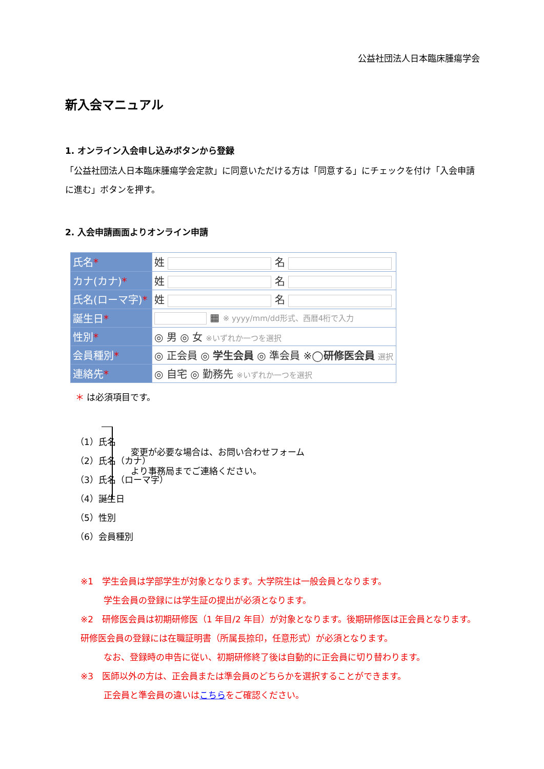公益社団法人日本臨床腫瘍学会
新入会マニュアル
1. オンライン入会申し込みボタンから登録
「公益社団法人日本臨床腫瘍学会定款」に同意いただける方は「同意する」にチェックを付け「入会申請に進む」ボタンを押す。
2. 入会申請画面よりオンライン申請
| 氏名 * | 姓 名 |
| カナ(カナ) * | 姓 名 |
| 氏名(ローマ字) * | 姓 名 |
| 誕生日 * | ▦ ※ yyyy/mm/dd形式、西暦4桁で入力 |
| 性別 * | ◎ 男 ◎ 女 ※いずれか一つを選択 |
| 会員種別 * | ◎ 正会員 ◎ 学生会員 ◎ 準会員 ※◯ 研修医会員 選択 |
| 連絡先 * | ◎ 自宅 ◎ 勤務先 ※いずれか一つを選択 |
＊ は必須項目です。
（1）氏名
（2）氏名（カナ）
（3）氏名（ローマ字）
（4）誕生日
（5）性別
（6）会員種別
変更が必要な場合は、お問い合わせフォーム
より事務局までご連絡ください。
※1　学生会員は学部学生が対象となります。大学院生は一般会員となります。
学生会員の登録には学生証の提出が必須となります。
※2　研修医会員は初期研修医（1 年目/2 年目）が対象となります。後期研修医は正会員となります。研修医会員の登録には在職証明書（所属長捺印，任意形式）が必須となります。
なお、登録時の申告に従い、初期研修終了後は自動的に正会員に切り替わります。
※3　医師以外の方は、正会員または準会員のどちらかを選択することができます。
正会員と準会員の違いはこちらをご確認ください。